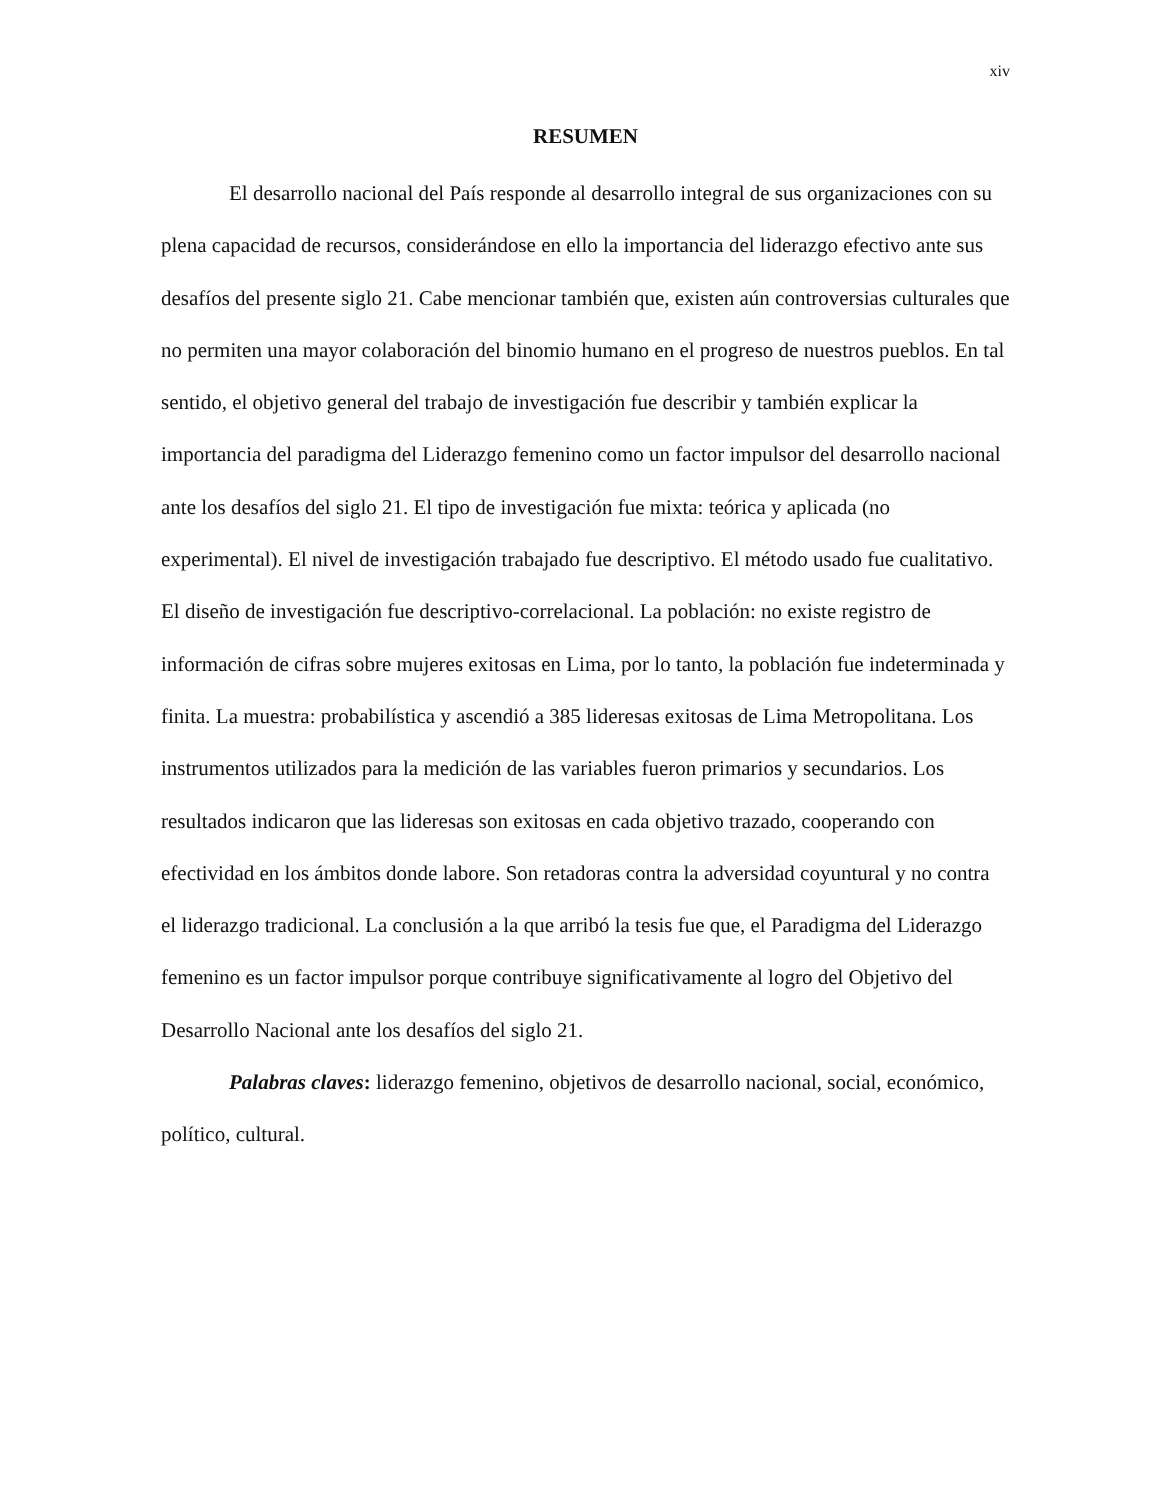xiv
RESUMEN
El desarrollo nacional del País responde al desarrollo integral de sus organizaciones con su plena capacidad de recursos, considerándose en ello la importancia del liderazgo efectivo ante sus desafíos del presente siglo 21. Cabe mencionar también que, existen aún controversias culturales que no permiten una mayor colaboración del binomio humano en el progreso de nuestros pueblos. En tal sentido, el objetivo general del trabajo de investigación fue describir y también explicar la importancia del paradigma del Liderazgo femenino como un factor impulsor del desarrollo nacional ante los desafíos del siglo 21. El tipo de investigación fue mixta: teórica y aplicada (no experimental). El nivel de investigación trabajado fue descriptivo. El método usado fue cualitativo. El diseño de investigación fue descriptivo-correlacional. La población: no existe registro de información de cifras sobre mujeres exitosas en Lima, por lo tanto, la población fue indeterminada y finita. La muestra: probabilística y ascendió a 385 lideresas exitosas de Lima Metropolitana. Los instrumentos utilizados para la medición de las variables fueron primarios y secundarios. Los resultados indicaron que las lideresas son exitosas en cada objetivo trazado, cooperando con efectividad en los ámbitos donde labore. Son retadoras contra la adversidad coyuntural y no contra el liderazgo tradicional. La conclusión a la que arribó la tesis fue que, el Paradigma del Liderazgo femenino es un factor impulsor porque contribuye significativamente al logro del Objetivo del Desarrollo Nacional ante los desafíos del siglo 21.
Palabras claves: liderazgo femenino, objetivos de desarrollo nacional, social, económico, político, cultural.